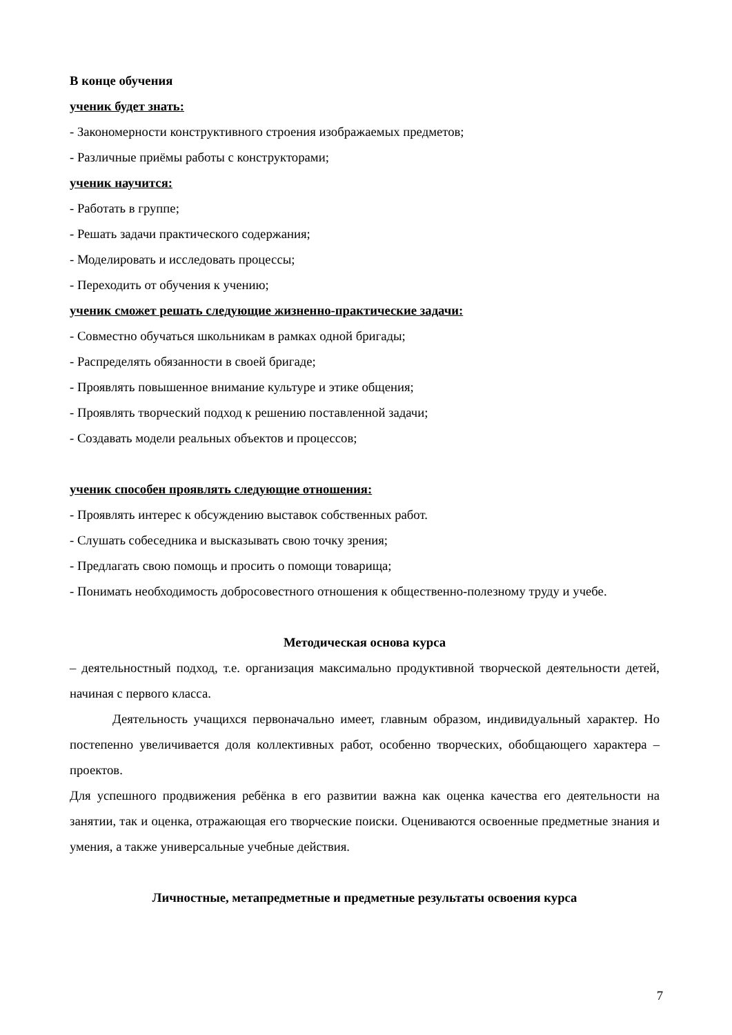В конце обучения
ученик будет знать:
- Закономерности конструктивного строения изображаемых предметов;
- Различные приёмы работы с конструкторами;
ученик научится:
- Работать в группе;
- Решать задачи практического содержания;
- Моделировать и исследовать процессы;
- Переходить от обучения к учению;
ученик сможет решать следующие жизненно-практические задачи:
- Совместно обучаться школьникам в рамках одной бригады;
- Распределять обязанности в своей бригаде;
- Проявлять повышенное внимание культуре и этике общения;
- Проявлять творческий подход к решению поставленной задачи;
- Создавать модели реальных объектов и процессов;
ученик способен проявлять следующие отношения:
- Проявлять интерес к обсуждению выставок собственных работ.
- Слушать собеседника и высказывать свою точку зрения;
- Предлагать свою помощь и просить о помощи товарища;
- Понимать необходимость добросовестного отношения к общественно-полезному труду и учебе.
Методическая основа курса
– деятельностный подход, т.е. организация максимально продуктивной творческой деятельности детей, начиная с первого класса.
Деятельность учащихся первоначально имеет, главным образом, индивидуальный характер. Но постепенно увеличивается доля коллективных работ, особенно творческих, обобщающего характера – проектов.
Для успешного продвижения ребёнка в его развитии важна как оценка качества его деятельности на занятии, так и оценка, отражающая его творческие поиски. Оцениваются освоенные предметные знания и умения, а также универсальные учебные действия.
Личностные, метапредметные и предметные результаты освоения курса
7